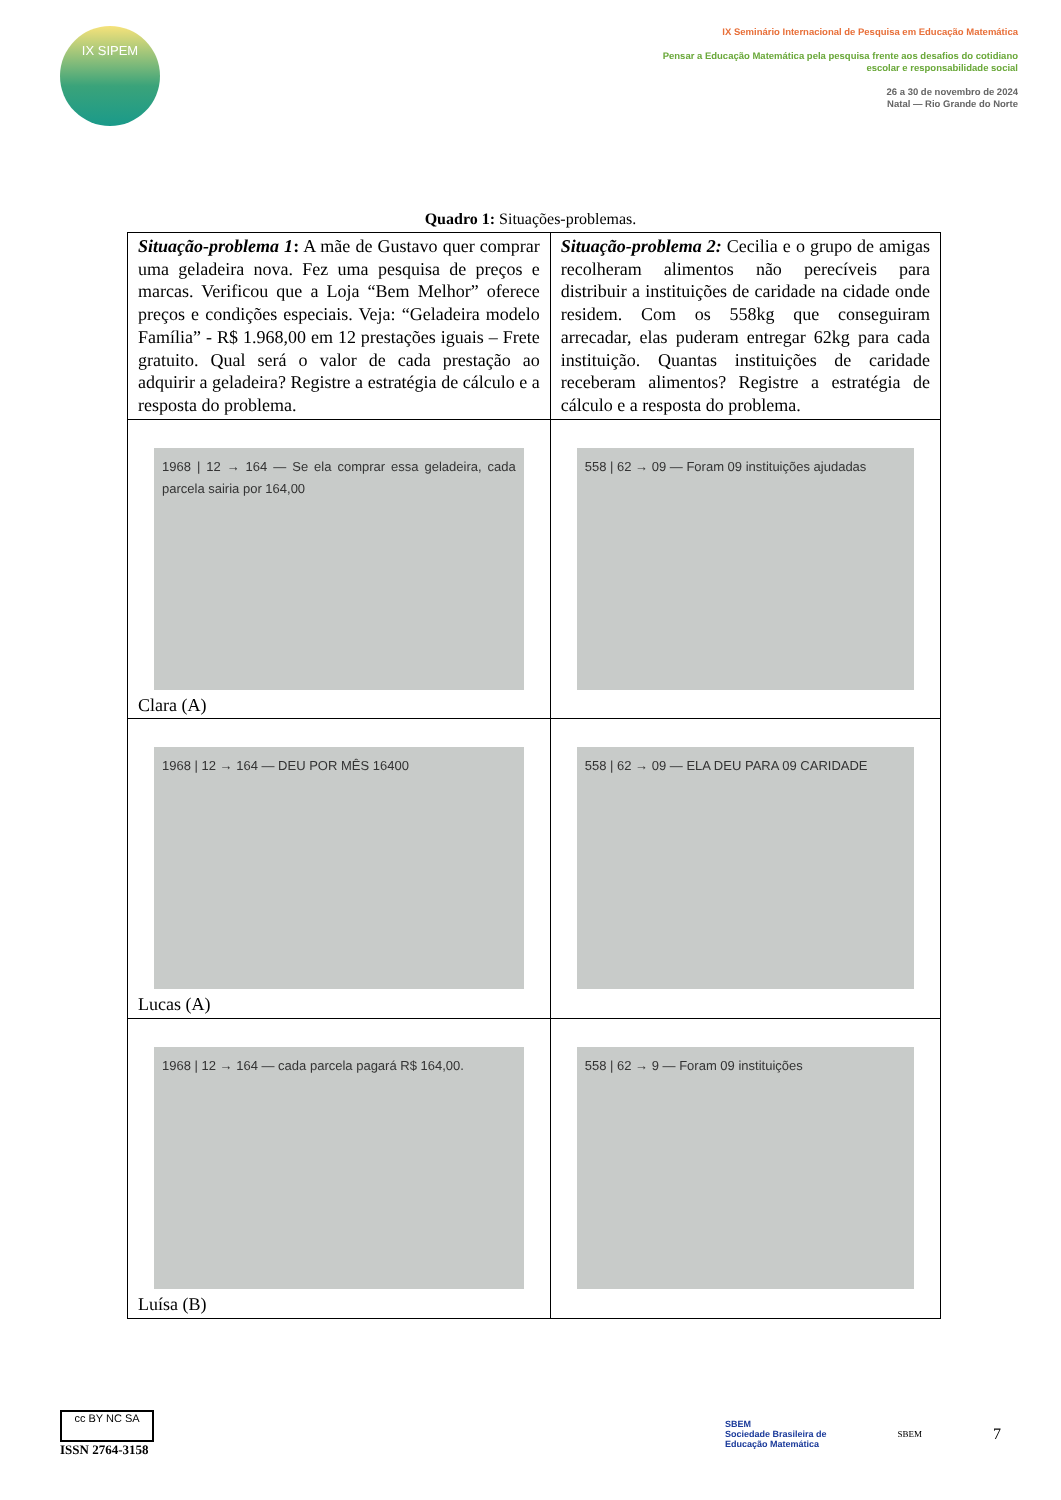IX SIPEM
IX Seminário Internacional de Pesquisa em Educação Matemática
Pensar a Educação Matemática pela pesquisa frente aos desafios do cotidiano
escolar e responsabilidade social
26 a 30 de novembro de 2024
Natal — Rio Grande do Norte
Quadro 1: Situações-problemas.
| Situação-problema 1 : A mãe de Gustavo quer comprar uma geladeira nova. Fez uma pesquisa de preços e marcas. Verificou que a Loja “Bem Melhor” oferece preços e condições especiais. Veja: “Geladeira modelo Família” - R$ 1.968,00 em 12 prestações iguais – Frete gratuito. Qual será o valor de cada prestação ao adquirir a geladeira? Registre a estratégia de cálculo e a resposta do problema. | Situação-problema 2: Cecilia e o grupo de amigas recolheram alimentos não perecíveis para distribuir a instituições de caridade na cidade onde residem. Com os 558kg que conseguiram arrecadar, elas puderam entregar 62kg para cada instituição. Quantas instituições de caridade receberam alimentos? Registre a estratégia de cálculo e a resposta do problema. |
| 1968 / 12 → 164 — Se ela comprar essa geladeira, cada parcela sairia por 164,00 Clara (A) | 558 / 62 → 09 — Foram 09 instituições ajudadas |
| 1968 / 12 → 164 — DEU POR MÊS 16400 Lucas (A) | 558 / 62 → 09 — ELA DEU PARA 09 CARIDADE |
| 1968 / 12 → 164 — cada parcela pagará R$ 164,00. Luísa (B) | 558 / 62 → 9 — Foram 09 instituições |
cc BY NC SA
ISSN 2764-3158
SBEM
Sociedade Brasileira de
Educação Matemática
SBEM
7